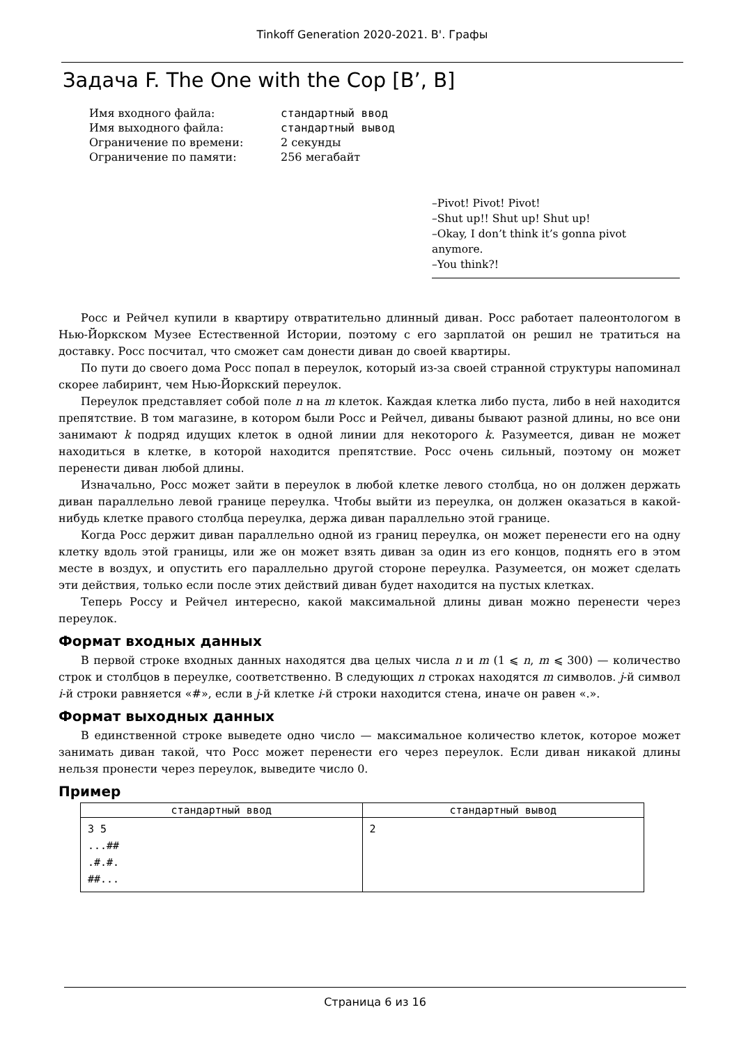Tinkoff Generation 2020-2021. B'. Графы
Задача F. The One with the Cop [B’, B]
| Имя входного файла: | стандартный ввод |
| Имя выходного файла: | стандартный вывод |
| Ограничение по времени: | 2 секунды |
| Ограничение по памяти: | 256 мегабайт |
–Pivot! Pivot! Pivot!
–Shut up!! Shut up! Shut up!
–Okay, I don’t think it’s gonna pivot anymore.
–You think?!
Росс и Рейчел купили в квартиру отвратительно длинный диван. Росс работает палеонтологом в Нью-Йоркском Музее Естественной Истории, поэтому с его зарплатой он решил не тратиться на доставку. Росс посчитал, что сможет сам донести диван до своей квартиры.
По пути до своего дома Росс попал в переулок, который из-за своей странной структуры напоминал скорее лабиринт, чем Нью-Йоркский переулок.
Переулок представляет собой поле n на m клеток. Каждая клетка либо пуста, либо в ней находится препятствие. В том магазине, в котором были Росс и Рейчел, диваны бывают разной длины, но все они занимают k подряд идущих клеток в одной линии для некоторого k. Разумеется, диван не может находиться в клетке, в которой находится препятствие. Росс очень сильный, поэтому он может перенести диван любой длины.
Изначально, Росс может зайти в переулок в любой клетке левого столбца, но он должен держать диван параллельно левой границе переулка. Чтобы выйти из переулка, он должен оказаться в какой-нибудь клетке правого столбца переулка, держа диван параллельно этой границе.
Когда Росс держит диван параллельно одной из границ переулка, он может перенести его на одну клетку вдоль этой границы, или же он может взять диван за один из его концов, поднять его в этом месте в воздух, и опустить его параллельно другой стороне переулка. Разумеется, он может сделать эти действия, только если после этих действий диван будет находится на пустых клетках.
Теперь Россу и Рейчел интересно, какой максимальной длины диван можно перенести через переулок.
Формат входных данных
В первой строке входных данных находятся два целых числа n и m (1 ⩽ n, m ⩽ 300) — количество строк и столбцов в переулке, соответственно. В следующих n строках находятся m символов. j-й символ i-й строки равняется «#», если в j-й клетке i-й строки находится стена, иначе он равен «.».
Формат выходных данных
В единственной строке выведете одно число — максимальное количество клеток, которое может занимать диван такой, что Росс может перенести его через переулок. Если диван никакой длины нельзя пронести через переулок, выведите число 0.
Пример
| стандартный ввод | стандартный вывод |
| --- | --- |
| 3 5 ...## .#.#. ##... | 2 |
Страница 6 из 16